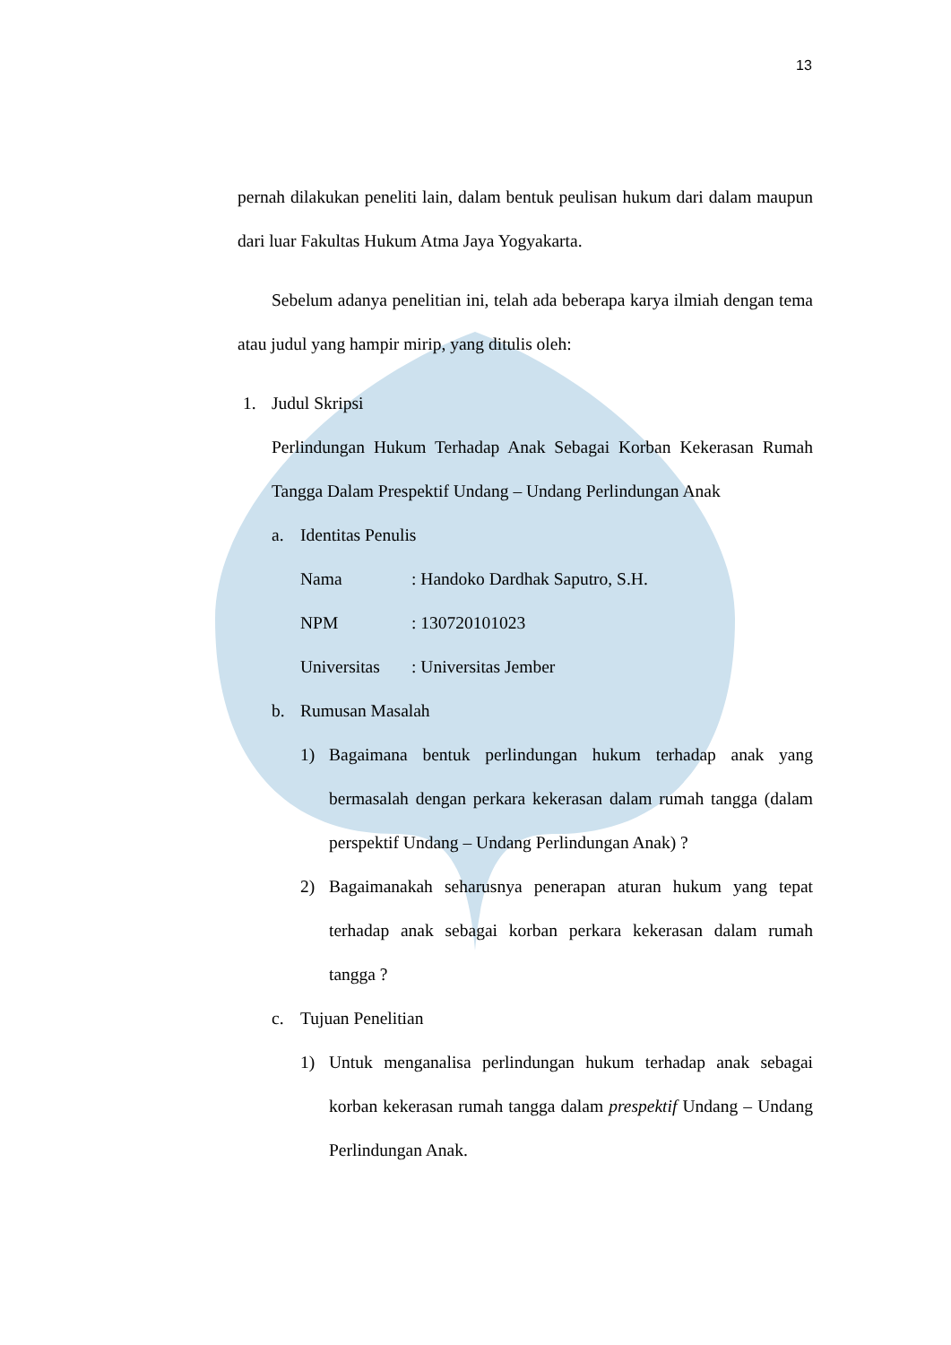13
pernah dilakukan peneliti lain, dalam bentuk peulisan hukum dari dalam maupun dari luar Fakultas Hukum Atma Jaya Yogyakarta.
Sebelum adanya penelitian ini, telah ada beberapa karya ilmiah dengan tema atau judul yang hampir mirip, yang ditulis oleh:
1. Judul Skripsi
Perlindungan Hukum Terhadap Anak Sebagai Korban Kekerasan Rumah Tangga Dalam Prespektif Undang – Undang Perlindungan Anak
a. Identitas Penulis
Nama: Handoko Dardhak Saputro, S.H.
NPM: 130720101023
Universitas: Universitas Jember
b. Rumusan Masalah
1) Bagaimana bentuk perlindungan hukum terhadap anak yang bermasalah dengan perkara kekerasan dalam rumah tangga (dalam perspektif Undang – Undang Perlindungan Anak) ?
2) Bagaimanakah seharusnya penerapan aturan hukum yang tepat terhadap anak sebagai korban perkara kekerasan dalam rumah tangga ?
c. Tujuan Penelitian
1) Untuk menganalisa perlindungan hukum terhadap anak sebagai korban kekerasan rumah tangga dalam prespektif Undang – Undang Perlindungan Anak.